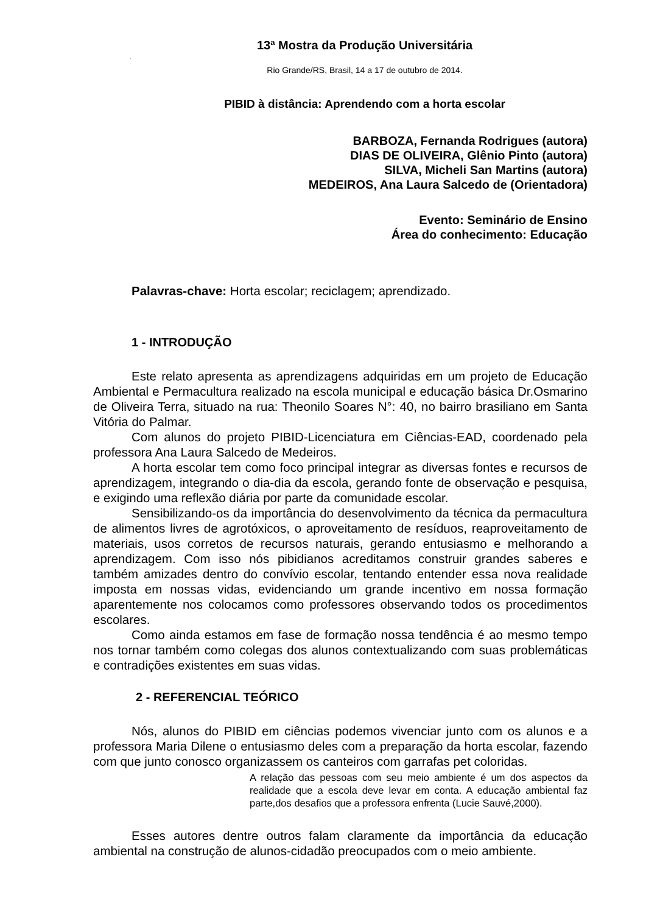13ª Mostra da Produção Universitária
.
Rio Grande/RS, Brasil, 14 a 17 de outubro de 2014.
PIBID à distância: Aprendendo com a horta escolar
BARBOZA, Fernanda Rodrigues (autora)
DIAS DE OLIVEIRA, Glênio Pinto (autora)
SILVA, Micheli San Martins (autora)
MEDEIROS, Ana Laura Salcedo de (Orientadora)
Evento: Seminário de Ensino
Área do conhecimento: Educação
Palavras-chave: Horta escolar; reciclagem; aprendizado.
1 - INTRODUÇÃO
Este relato apresenta as aprendizagens adquiridas em um projeto de Educação Ambiental e Permacultura realizado na escola municipal e educação básica Dr.Osmarino de Oliveira Terra, situado na rua: Theonilo Soares N°: 40, no bairro brasiliano em Santa Vitória do Palmar.
Com alunos do projeto PIBID-Licenciatura em Ciências-EAD, coordenado pela professora Ana Laura Salcedo de Medeiros.
A horta escolar tem como foco principal integrar as diversas fontes e recursos de aprendizagem, integrando o dia-dia da escola, gerando fonte de observação e pesquisa, e exigindo uma reflexão diária por parte da comunidade escolar.
Sensibilizando-os da importância do desenvolvimento da técnica da permacultura de alimentos livres de agrotóxicos, o aproveitamento de resíduos, reaproveitamento de materiais, usos corretos de recursos naturais, gerando entusiasmo e melhorando a aprendizagem. Com isso nós pibidianos acreditamos construir grandes saberes e também amizades dentro do convívio escolar, tentando entender essa nova realidade imposta em nossas vidas, evidenciando um grande incentivo em nossa formação aparentemente nos colocamos como professores observando todos os procedimentos escolares.
Como ainda estamos em fase de formação nossa tendência é ao mesmo tempo nos tornar também como colegas dos alunos contextualizando com suas problemáticas e contradições existentes em suas vidas.
2 - REFERENCIAL TEÓRICO
Nós, alunos do PIBID em ciências podemos vivenciar junto com os alunos e a professora Maria Dilene o entusiasmo deles com a preparação da horta escolar, fazendo com que junto conosco organizassem os canteiros com garrafas pet coloridas.
A relação das pessoas com seu meio ambiente é um dos aspectos da realidade que a escola deve levar em conta. A educação ambiental faz parte,dos desafios que a professora enfrenta (Lucie Sauvé,2000).
Esses autores dentre outros falam claramente da importância da educação ambiental na construção de alunos-cidadão preocupados com o meio ambiente.